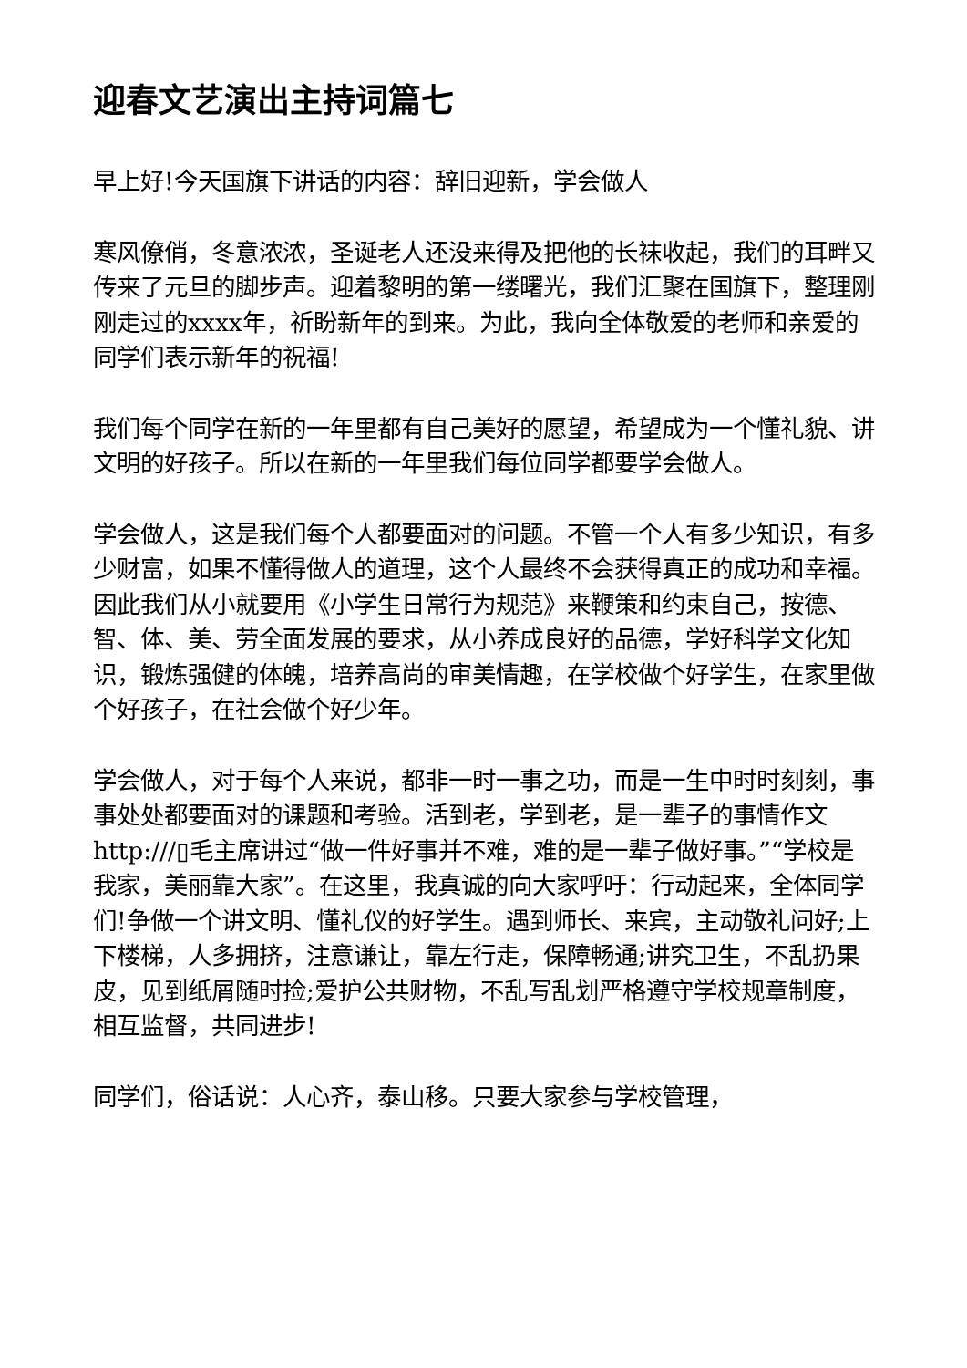迎春文艺演出主持词篇七
早上好!今天国旗下讲话的内容：辞旧迎新，学会做人
寒风僚俏，冬意浓浓，圣诞老人还没来得及把他的长袜收起，我们的耳畔又传来了元旦的脚步声。迎着黎明的第一缕曙光，我们汇聚在国旗下，整理刚刚走过的xxxx年，祈盼新年的到来。为此，我向全体敬爱的老师和亲爱的同学们表示新年的祝福!
我们每个同学在新的一年里都有自己美好的愿望，希望成为一个懂礼貌、讲文明的好孩子。所以在新的一年里我们每位同学都要学会做人。
学会做人，这是我们每个人都要面对的问题。不管一个人有多少知识，有多少财富，如果不懂得做人的道理，这个人最终不会获得真正的成功和幸福。因此我们从小就要用《小学生日常行为规范》来鞭策和约束自己，按德、智、体、美、劳全面发展的要求，从小养成良好的品德，学好科学文化知识，锻炼强健的体魄，培养高尚的审美情趣，在学校做个好学生，在家里做个好孩子，在社会做个好少年。
学会做人，对于每个人来说，都非一时一事之功，而是一生中时时刻刻，事事处处都要面对的课题和考验。活到老，学到老，是一辈子的事情作文http:///▯毛主席讲过“做一件好事并不难，难的是一辈子做好事。”“学校是我家，美丽靠大家”。在这里，我真诚的向大家呼吁：行动起来，全体同学们!争做一个讲文明、懂礼仪的好学生。遇到师长、来宾，主动敬礼问好;上下楼梯，人多拥挤，注意谦让，靠左行走，保障畅通;讲究卫生，不乱扔果皮，见到纸屑随时捡;爱护公共财物，不乱写乱划严格遵守学校规章制度，相互监督，共同进步!
同学们，俗话说：人心齐，泰山移。只要大家参与学校管理，